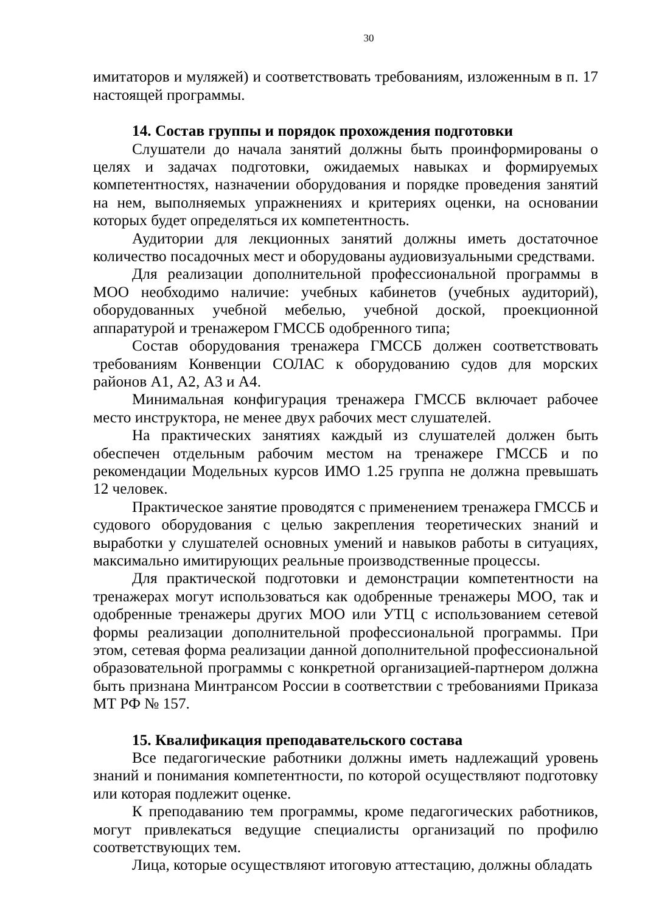30
имитаторов и муляжей) и соответствовать требованиям, изложенным в п. 17 настоящей программы.
14. Состав группы и порядок прохождения подготовки
Слушатели до начала занятий должны быть проинформированы о целях и задачах подготовки, ожидаемых навыках и формируемых компетентностях, назначении оборудования и порядке проведения занятий на нем, выполняемых упражнениях и критериях оценки, на основании которых будет определяться их компетентность.
Аудитории для лекционных занятий должны иметь достаточное количество посадочных мест и оборудованы аудиовизуальными средствами.
Для реализации дополнительной профессиональной программы в МОО необходимо наличие: учебных кабинетов (учебных аудиторий), оборудованных учебной мебелью, учебной доской, проекционной аппаратурой и тренажером ГМССБ одобренного типа;
Состав оборудования тренажера ГМССБ должен соответствовать требованиям Конвенции СОЛАС к оборудованию судов для морских районов А1, А2, А3 и А4.
Минимальная конфигурация тренажера ГМССБ включает рабочее место инструктора, не менее двух рабочих мест слушателей.
На практических занятиях каждый из слушателей должен быть обеспечен отдельным рабочим местом на тренажере ГМССБ и по рекомендации Модельных курсов ИМО 1.25 группа не должна превышать 12 человек.
Практическое занятие проводятся с применением тренажера ГМССБ и судового оборудования с целью закрепления теоретических знаний и выработки у слушателей основных умений и навыков работы в ситуациях, максимально имитирующих реальные производственные процессы.
Для практической подготовки и демонстрации компетентности на тренажерах могут использоваться как одобренные тренажеры МОО, так и одобренные тренажеры других МОО или УТЦ с использованием сетевой формы реализации дополнительной профессиональной программы. При этом, сетевая форма реализации данной дополнительной профессиональной образовательной программы с конкретной организацией-партнером должна быть признана Минтрансом России в соответствии с требованиями Приказа МТ РФ № 157.
15. Квалификация преподавательского состава
Все педагогические работники должны иметь надлежащий уровень знаний и понимания компетентности, по которой осуществляют подготовку или которая подлежит оценке.
К преподаванию тем программы, кроме педагогических работников, могут привлекаться ведущие специалисты организаций по профилю соответствующих тем.
Лица, которые осуществляют итоговую аттестацию, должны обладать